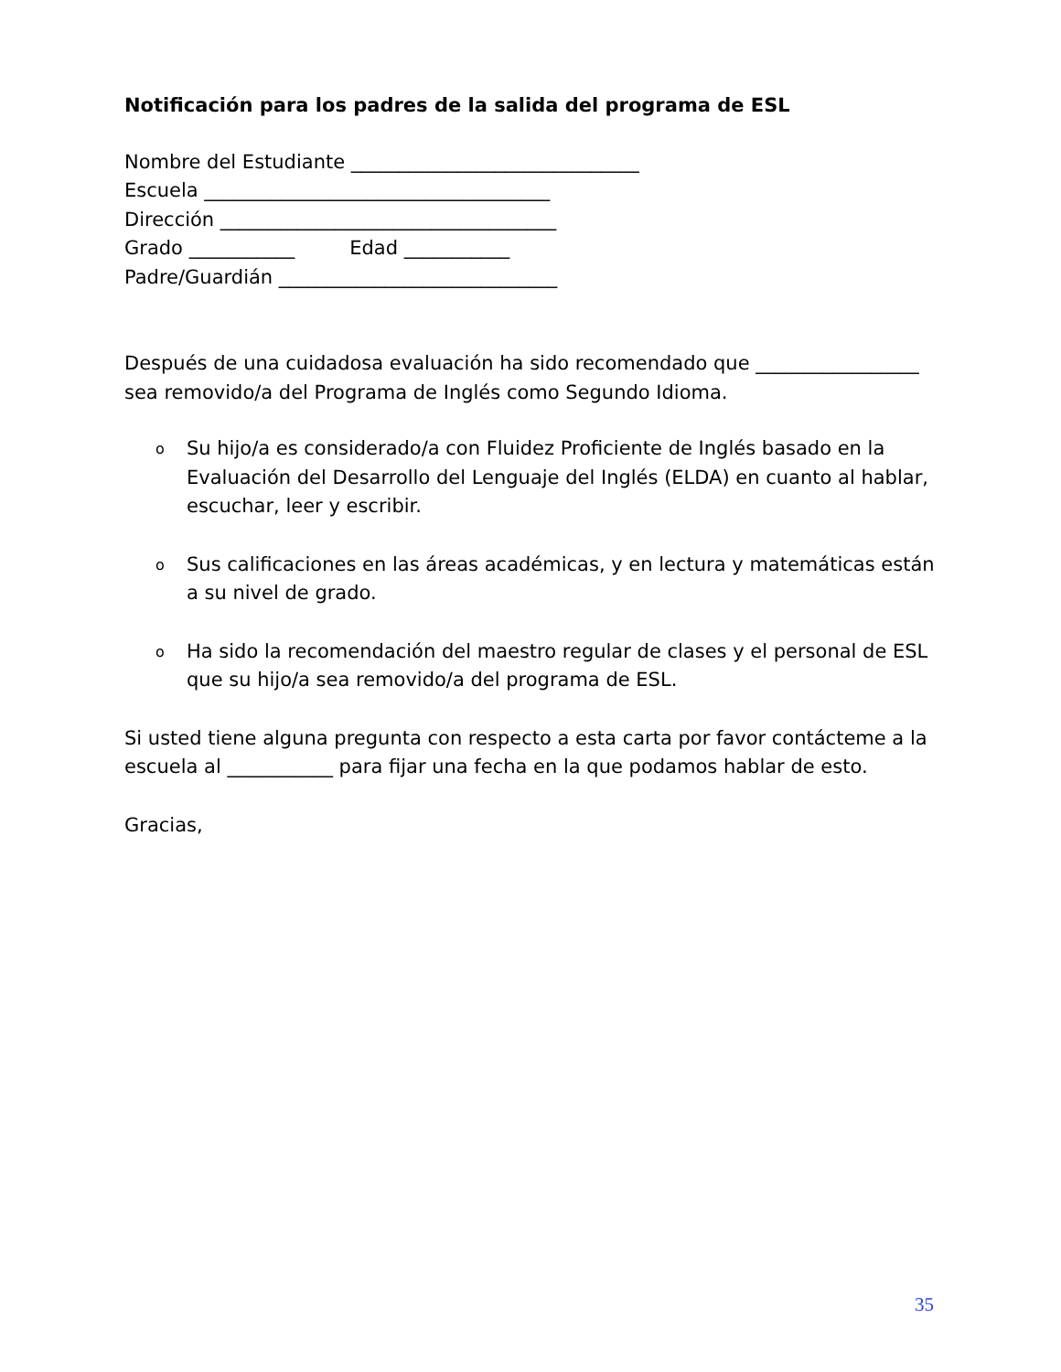Notificación para los padres de la salida del programa de ESL
Nombre del Estudiante ______________________________
Escuela ____________________________________
Dirección ___________________________________
Grado ___________ Edad ___________
Padre/Guardián _____________________________
Después de una cuidadosa evaluación ha sido recomendado que _________________ sea removido/a del Programa de Inglés como Segundo Idioma.
o Su hijo/a es considerado/a con Fluidez Proficiente de Inglés basado en la Evaluación del Desarrollo del Lenguaje del Inglés (ELDA) en cuanto al hablar, escuchar, leer y escribir.
o Sus calificaciones en las áreas académicas, y en lectura y matemáticas están a su nivel de grado.
o Ha sido la recomendación del maestro regular de clases y el personal de ESL que su hijo/a sea removido/a del programa de ESL.
Si usted tiene alguna pregunta con respecto a esta carta por favor contácteme a la escuela al ___________ para fijar una fecha en la que podamos hablar de esto.
Gracias,
35